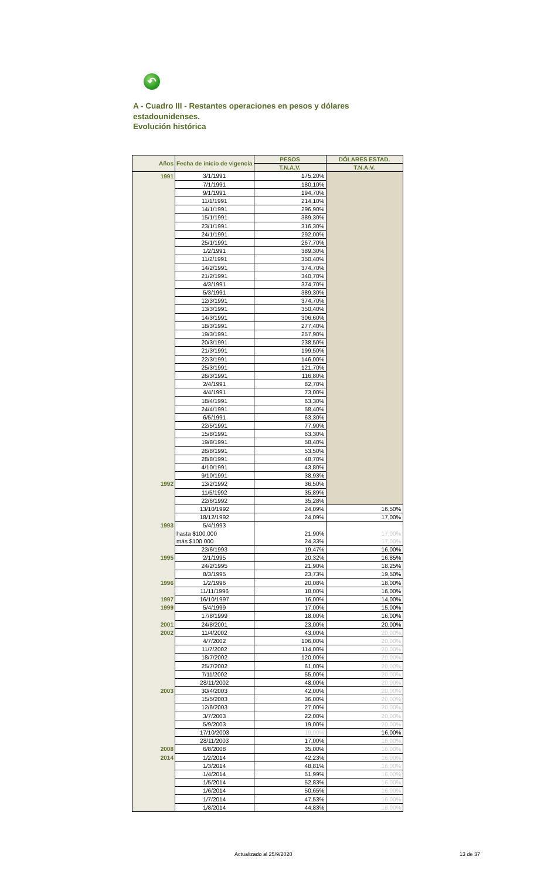↶
A - Cuadro III - Restantes operaciones en pesos y dólares estadounidenses.
Evolución histórica
| Años | Fecha de inicio de vigencia | PESOS | DÓLARES ESTAD. |
| --- | --- | --- | --- |
| | | T.N.A.V. | T.N.A.V. |
| 1991 | 3/1/1991 | 175,20% | |
| | 7/1/1991 | 180,10% | |
| | 9/1/1991 | 194,70% | |
| | 11/1/1991 | 214,10% | |
| | 14/1/1991 | 296,90% | |
| | 15/1/1991 | 389,30% | |
| | 23/1/1991 | 316,30% | |
| | 24/1/1991 | 292,00% | |
| | 25/1/1991 | 267,70% | |
| | 1/2/1991 | 389,30% | |
| | 11/2/1991 | 350,40% | |
| | 14/2/1991 | 374,70% | |
| | 21/2/1991 | 340,70% | |
| | 4/3/1991 | 374,70% | |
| | 5/3/1991 | 389,30% | |
| | 12/3/1991 | 374,70% | |
| | 13/3/1991 | 350,40% | |
| | 14/3/1991 | 306,60% | |
| | 18/3/1991 | 277,40% | |
| | 19/3/1991 | 257,90% | |
| | 20/3/1991 | 238,50% | |
| | 21/3/1991 | 199,50% | |
| | 22/3/1991 | 146,00% | |
| | 25/3/1991 | 121,70% | |
| | 26/3/1991 | 116,80% | |
| | 2/4/1991 | 82,70% | |
| | 4/4/1991 | 73,00% | |
| | 18/4/1991 | 63,30% | |
| | 24/4/1991 | 58,40% | |
| | 6/5/1991 | 63,30% | |
| | 22/5/1991 | 77,90% | |
| | 15/8/1991 | 63,30% | |
| | 19/8/1991 | 58,40% | |
| | 26/8/1991 | 53,50% | |
| | 28/8/1991 | 48,70% | |
| | 4/10/1991 | 43,80% | |
| | 9/10/1991 | 38,93% | |
| 1992 | 13/2/1992 | 36,50% | |
| | 11/5/1992 | 35,89% | |
| | 22/6/1992 | 35,28% | |
| | 13/10/1992 | 24,09% | 16,50% |
| | 18/12/1992 | 24,09% | 17,00% |
| 1993 | 5/4/1993 | | |
| | hasta $100.000 | 21,90% | 17,00% |
| | más $100.000 | 24,33% | 17,00% |
| | 23/6/1993 | 19,47% | 16,00% |
| 1995 | 2/1/1995 | 20,32% | 16,85% |
| | 24/2/1995 | 21,90% | 18,25% |
| | 8/3/1995 | 23,73% | 19,50% |
| 1996 | 1/2/1996 | 20,08% | 18,00% |
| | 11/11/1996 | 18,00% | 16,00% |
| 1997 | 16/10/1997 | 16,00% | 14,00% |
| 1999 | 5/4/1999 | 17,00% | 15,00% |
| | 17/8/1999 | 18,00% | 16,00% |
| 2001 | 24/8/2001 | 23,00% | 20,00% |
| 2002 | 11/4/2002 | 43,00% | 20,00% |
| | 4/7/2002 | 106,00% | 20,00% |
| | 11/7/2002 | 114,00% | 20,00% |
| | 18/7/2002 | 120,00% | 20,00% |
| | 25/7/2002 | 61,00% | 20,00% |
| | 7/11/2002 | 55,00% | 20,00% |
| | 28/11/2002 | 48,00% | 20,00% |
| 2003 | 30/4/2003 | 42,00% | 20,00% |
| | 15/5/2003 | 36,00% | 20,00% |
| | 12/6/2003 | 27,00% | 20,00% |
| | 3/7/2003 | 22,00% | 20,00% |
| | 5/9/2003 | 19,00% | 20,00% |
| | 17/10/2003 | 19,00% | 16,00% |
| | 28/11/2003 | 17,00% | 16,00% |
| 2008 | 6/8/2008 | 35,00% | 16,00% |
| 2014 | 1/2/2014 | 42,23% | 16,00% |
| | 1/3/2014 | 48,81% | 16,00% |
| | 1/4/2014 | 51,99% | 16,00% |
| | 1/5/2014 | 52,83% | 16,00% |
| | 1/6/2014 | 50,65% | 16,00% |
| | 1/7/2014 | 47,53% | 16,00% |
| | 1/8/2014 | 44,83% | 16,00% |
Actualizado al 25/9/2020 13 de 37